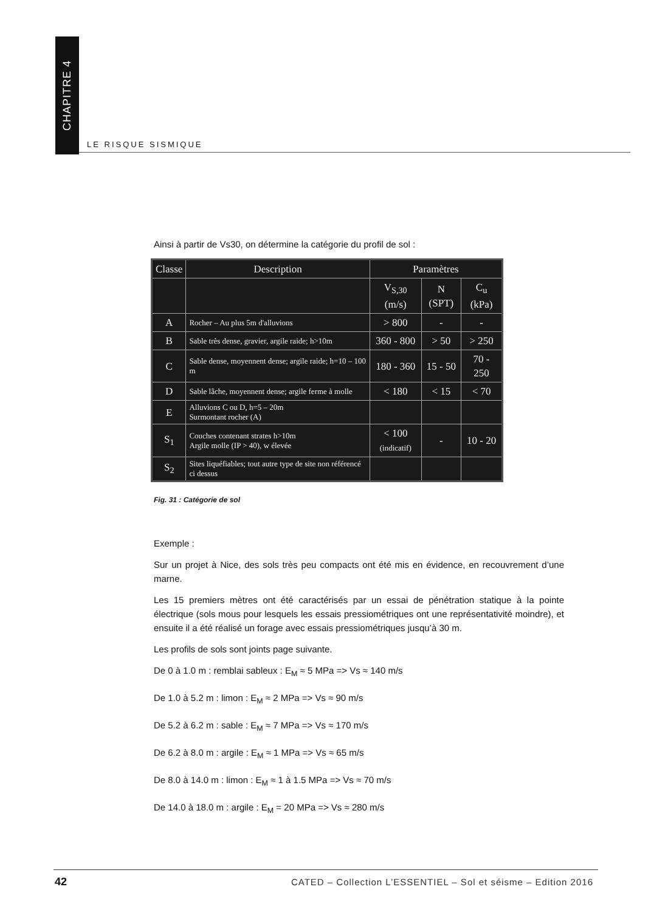CHAPITRE 4
LE RISQUE SISMIQUE
Ainsi à partir de Vs30, on détermine la catégorie du profil de sol :
| Classe | Description | Paramètres | | |
| --- | --- | --- | --- | --- |
| | | V<sub>S,30</sub> (m/s) | N (SPT) | C<sub>u</sub> (kPa) |
| A | Rocher – Au plus 5m d'alluvions | > 800 | - | - |
| B | Sable très dense, gravier, argile raide; h>10m | 360 - 800 | > 50 | > 250 |
| C | Sable dense, moyennent dense; argile raide; h=10 – 100 m | 180 - 360 | 15 - 50 | 70 - 250 |
| D | Sable lâche, moyennent dense; argile ferme à molle | < 180 | < 15 | < 70 |
| E | Alluvions C ou D, h=5 – 20m Surmontant rocher (A) | | | |
| S<sub>1</sub> | Couches contenant strates h>10m Argile molle (IP > 40), w élevée | < 100 (indicatif) | - | 10 - 20 |
| S<sub>2</sub> | Sites liquéfiables; tout autre type de site non référencé ci dessus | | | |
Fig. 31 : Catégorie de sol
Exemple :
Sur un projet à Nice, des sols très peu compacts ont été mis en évidence, en recouvrement d’une marne.
Les 15 premiers mètres ont été caractérisés par un essai de pénétration statique à la pointe électrique (sols mous pour lesquels les essais pressiométriques ont une représentativité moindre), et ensuite il a été réalisé un forage avec essais pressiométriques jusqu’à 30 m.
Les profils de sols sont joints page suivante.
De 0 à 1.0 m : remblai sableux : E<sub>M</sub> ≈ 5 MPa => Vs ≈ 140 m/s
De 1.0 à 5.2 m : limon : E<sub>M</sub> ≈ 2 MPa => Vs ≈ 90 m/s
De 5.2 à 6.2 m : sable : E<sub>M</sub> ≈ 7 MPa => Vs ≈ 170 m/s
De 6.2 à 8.0 m : argile : E<sub>M</sub> ≈ 1 MPa => Vs ≈ 65 m/s
De 8.0 à 14.0 m : limon : E<sub>M</sub> ≈ 1 à 1.5 MPa => Vs ≈ 70 m/s
De 14.0 à 18.0 m : argile : E<sub>M</sub> = 20 MPa => Vs ≈ 280 m/s
42
CATED – Collection L’ESSENTIEL – Sol et séisme – Edition 2016